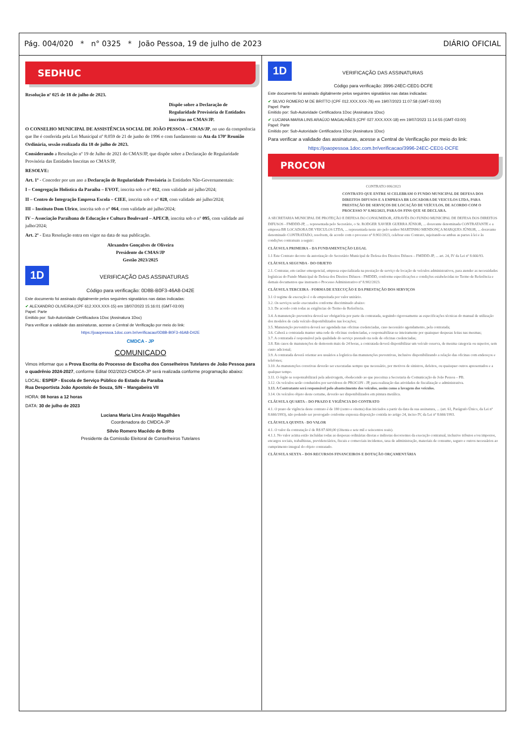Pág. 004/020 * n° 0325 * João Pessoa, 19 de julho de 2023 DIÁRIO OFICIAL
SEDHUC
Resolução nº 025 de 18 de julho de 2023.
Dispõe sobre a Declaração de Regularidade Provisória de Entidades inscritas no CMAS/JP.
O CONSELHO MUNICIPAL DE ASSISTÊNCIA SOCIAL DE JOÃO PESSOA – CMAS/JP, no uso da competência que lhe é conferida pela Lei Municipal nº 8.059 de 21 de junho de 1996 e com fundamento na Ata da 170ª Reunião Ordinária, sessão realizada dia 18 de julho de 2023.
Considerando a Resolução nº 19 de Julho de 2021 do CMAS/JP, que dispõe sobre a Declaração de Regularidade Provisória das Entidades Inscritas no CMAS/JP,
RESOLVE:
Art. 1º - Conceder por um ano a Declaração de Regularidade Provisória às Entidades Não-Governamentais:
I – Congregação Holística da Paraíba – EVOT, inscrita sob o n° 012, com validade até julho/2024;
II – Centro de Integração Empresa Escola – CIEE, inscrita sob o n° 028, com validade até julho/2024;
III – Instituto Dom Ulrico, inscrita sob o n° 064, com validade até julho/2024;
IV – Associação Paraibana de Educação e Cultura Boulevard – APECB, inscrita sob o n° 095, com validade até julho/2024;
Art. 2º - Esta Resolução entra em vigor na data de sua publicação.
Alexandro Gonçalves de Oliveira
Presidente do CMAS/JP
Gestão 2023/2025
1D VERIFICAÇÃO DAS ASSINATURAS
Código para verificação: 0D8B-B0F3-46A8-D42E
Este documento foi assinado digitalmente pelos seguintes signatários nas datas indicadas:
✔ ALEXANDRO OLIVEIRA (CPF 612.XXX.XXX-15) em 18/07/2023 15:16:01 (GMT-03:00)
Papel: Parte
Emitido por: Sub-Autoridade Certificadora 1Doc (Assinatura 1Doc)
Para verificar a validade das assinaturas, acesse a Central de Verificação por meio do link:
https://joaopessoa.1doc.com.br/verificacao/0D8B-B0F3-46A8-D42E
CMDCA - JP
COMUNICADO
Vimos informar que a Prova Escrita do Processo de Escolha dos Conselheiros Tutelares de João Pessoa para o quadrênio 2024-2027, conforme Edital 002/2023-CMDCA-JP será realizada conforme programação abaixo:
LOCAL: ESPEP - Escola de Serviço Público do Estado da Paraíba
Rua Desportista João Apostolo de Souza, S/N – Mangabeira VII
HORA: 08 horas a 12 horas
DATA: 30 de julho de 2023
Luciana Maria Lins Araújo Magalhães
Coordenadora do CMDCA-JP
Silvio Romero Macêdo de Britto
Presidente da Comissão Eleitoral de Conselheiros Tutelares
1D VERIFICAÇÃO DAS ASSINATURAS
Código para verificação: 3996-24EC-CED1-DCFE
Este documento foi assinado digitalmente pelos seguintes signatários nas datas indicadas:
✔ SILVIO ROMERO M DE BRITTO (CPF 012.XXX.XXX-78) em 19/07/2023 11:07:58 (GMT-03:00)
Papel: Parte
Emitido por: Sub-Autoridade Certificadora 1Doc (Assinatura 1Doc)
✔ LUCIANA MARIA LINS ARAÚJO MAGALHÃES (CPF 027.XXX.XXX-18) em 19/07/2023 11:14:55 (GMT-03:00)
Papel: Parte
Emitido por: Sub-Autoridade Certificadora 1Doc (Assinatura 1Doc)
Para verificar a validade das assinaturas, acesse a Central de Verificação por meio do link:
https://joaopessoa.1doc.com.br/verificacao/3996-24EC-CED1-DCFE
PROCON
CONTRATO 006/2023
CONTRATO QUE ENTRE SI CELEBRAM O FUNDO MUNICIPAL DE DEFESA DOS DIREITOS DIFUSOS E A EMPRESA BR LOCADORA DE VEICULOS LTDA, PARA PRESTAÇÃO DE SERVIÇOS DE LOCAÇÃO DE VEÍCULOS, DE ACORDO COM O PROCESSO Nº 8.902/2023, PARA OS FINS QUE SE DECLARA.
A SECRETARIA MUNICIPAL DE PROTEÇÃO E DEFESA DO CONSUMIDOR, ATRAVÉS DO FUNDO MUNICIPAL DE DEFESA DOS DIREITOS DIFUSOS - FMDDD-JP, ... representada pelo Secretário, o Sr. RODGER XAVIER GUERRA JÚNIOR, ... doravante denominada CONTRATANTE e a empresa BR LOCADORA DE VEICULOS LTDA, ... representada neste ato pelo senhor MARTINHO MENDONÇA MARQUES JÚNIOR, ... doravante denominado CONTRATADO, resolvem, de acordo com o processo nº 8.902/2023, celebrar este Contrato, sujeitando-se ambas as partes à lei e às condições contratuais a seguir:
CLÁUSULA PRIMEIRA – DA FUNDAMENTAÇÃO LEGAL
1.1 Este Contrato decorre da autorização do Secretário Municipal de Defesa dos Direitos Difusos – FMDDD-JP, ... art. 24, IV da Lei nº 8.666/93.
CLÁUSULA SEGUNDA - DO OBJETO
2.1. Contratar, em caráter emergencial, empresa especializada na prestação de serviço de locação de veículos administrativos, para atender as necessidades logísticas do Fundo Municipal de Defesa dos Direitos Difusos - FMDDD, conforme especificações e condições estabelecidas no Termo de Referência e demais documentos que instruem o Processo Administrativo nº 8.902/2023.
CLÁUSULA TERCEIRA - FORMA DE EXECUÇÃO E DA PRESTAÇÃO DOS SERVIÇOS
3.1 O regime de execução é o de empreitada por valor unitário.
3.2. Os serviços serão executados conforme discriminado abaixo:
3.3. De acordo com todas as exigências do Termo de Referência.
3.4. A manutenção preventiva deverá ser obrigatória por parte da contratada, seguindo rigorosamente as especificações técnicas do manual de utilização dos modelos de cada veículo disponibilizados nas locações;
3.5. Manutenção preventiva deverá ser agendada nas oficinas credenciadas, caso necessário agendamento, pela contratada;
3.6. Caberá a contratada manter uma rede de oficinas credenciadas, e responsabilizar-se inteiramente por quaisquer despesas feitas nas mesmas;
3.7. A contratada é responsável pela qualidade do serviço prestado na rede de oficinas credenciadas;
3.8. Em casos de manutenções de demorem mais de 24 horas, a contratada deverá disponibilizar um veículo reserva, de mesma categoria ou superior, sem custo adicional;
3.9. A contratada deverá orientar aos usuários a logística das manutenções preventivas, inclusive disponibilizando a relação das oficinas com endereços e telefones;
3.10. As manutenções corretivas deverão ser executadas sempre que necessário, por motivos de sinistros, defeitos, ou quaisquer outros apresentados e a qualquer tempo.
3.11. O órgão se responsabilizará pela adesivagem, obedecendo ao que preceitua a Secretaria de Comunicação de João Pessoa – PB.
3.12. Os veículos serão conduzidos por servidores do PROCON - JP, para realização das atividades de fiscalização e administrativa.
3.13. A Contratante será responsável pelo abastecimento dos veículos, assim como a lavagem dos veículos.
3.14. Os veículos objeto deste certame, deverão ser disponibilizados em pintura metálica.
CLÁUSULA QUARTA – DO PRAZO E VIGÊNCIA DO CONTRATO
4.1. O prazo de vigência deste contrato é de 180 (cento e oitenta) dias iniciados a partir da data da sua assinatura, ... (art. 61, Parágrafo Único, da Lei nº 8.666/1993), não podendo ser prorrogado conforme expressa disposição contida no artigo 24, inciso IV, da Lei nº 8.666/1993.
CLÁUSULA QUINTA - DO VALOR
4.1. O valor da contratação é de R$ 87.600,00 (Oitenta e sete mil e seiscentos reais).
4.1.1. No valor acima estão incluídas todas as despesas ordinárias diretas e indiretas decorrentes da execução contratual, inclusive tributos e/ou impostos, encargos sociais, trabalhistas, previdenciários, fiscais e comerciais incidentes, taxa de administração, materiais de consumo, seguro e outros necessários ao cumprimento integral do objeto contratado.
CLÁUSULA SEXTA – DOS RECURSOS FINANCEIROS E DOTAÇÃO ORÇAMENTÁRIA